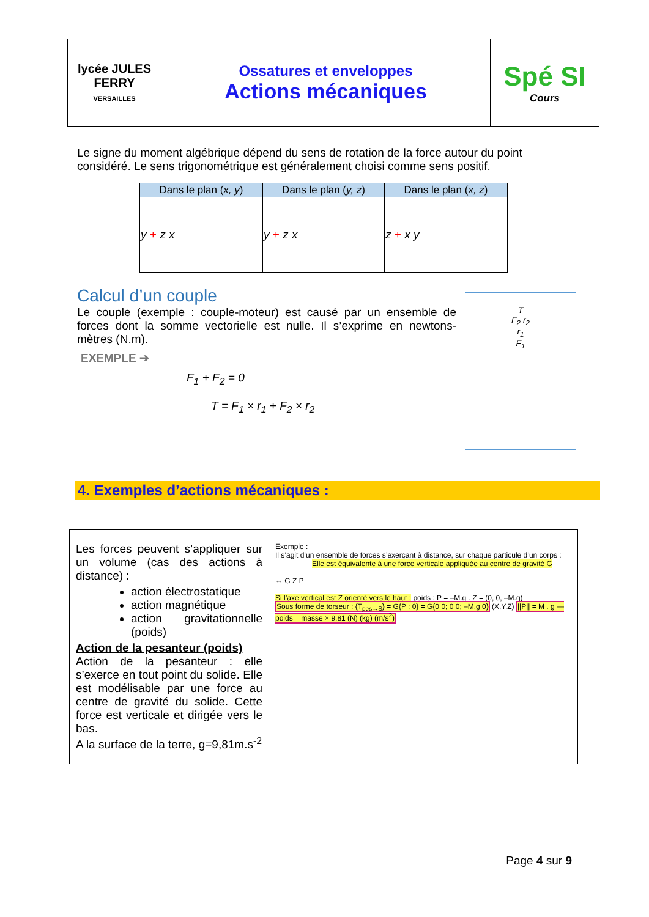| lycée JULES FERRY VERSAILLES | Ossatures et enveloppes Actions mécaniques | Spé SI Cours |
Le signe du moment algébrique dépend du sens de rotation de la force autour du point considéré. Le sens trigonométrique est généralement choisi comme sens positif.
| Dans le plan ( x, y ) | Dans le plan ( y, z ) | Dans le plan ( x, z ) |
| --- | --- | --- |
| y + z x | y + z x | z + x y |
Calcul d’un couple
Le couple (exemple : couple-moteur) est causé par un ensemble de forces dont la somme vectorielle est nulle. Il s’exprime en newtons-mètres (N.m).
EXEMPLE ➔
F<sub>1</sub> + F<sub>2</sub> = 0
T = F<sub>1</sub> × r<sub>1</sub> + F<sub>2</sub> × r<sub>2</sub>
T
F<sub>2</sub> r<sub>2</sub>
r<sub>1</sub>
F<sub>1</sub>
4. Exemples d’actions mécaniques :
| Les forces peuvent s’appliquer sur un volume (cas des actions à distance) : action électrostatique action magnétique action gravitationnelle (poids) Action de la pesanteur (poids) Action de la pesanteur : elle s’exerce en tout point du solide. Elle est modélisable par une force au centre de gravité du solide. Cette force est verticale et dirigée vers le bas. A la surface de la terre, g=9,81m.s<sup>-2</sup> | Exemple : Il s’agit d’un ensemble de forces s’exerçant à distance, sur chaque particule d’un corps : Elle est équivalente à une force verticale appliquée au centre de gravité G ⇔ G Z P Si l’axe vertical est Z orienté vers le haut : poids : P = –M.g . Z = (0, 0, –M.g) Sous forme de torseur : {T<sub>pes→S</sub>} = G{P ; 0} = G{0 0; 0 0; –M.g 0} (X,Y,Z) //P// = M . g — poids = masse × 9,81 (N) (kg) (m/s<sup>2</sup>) |
Page 4 sur 9